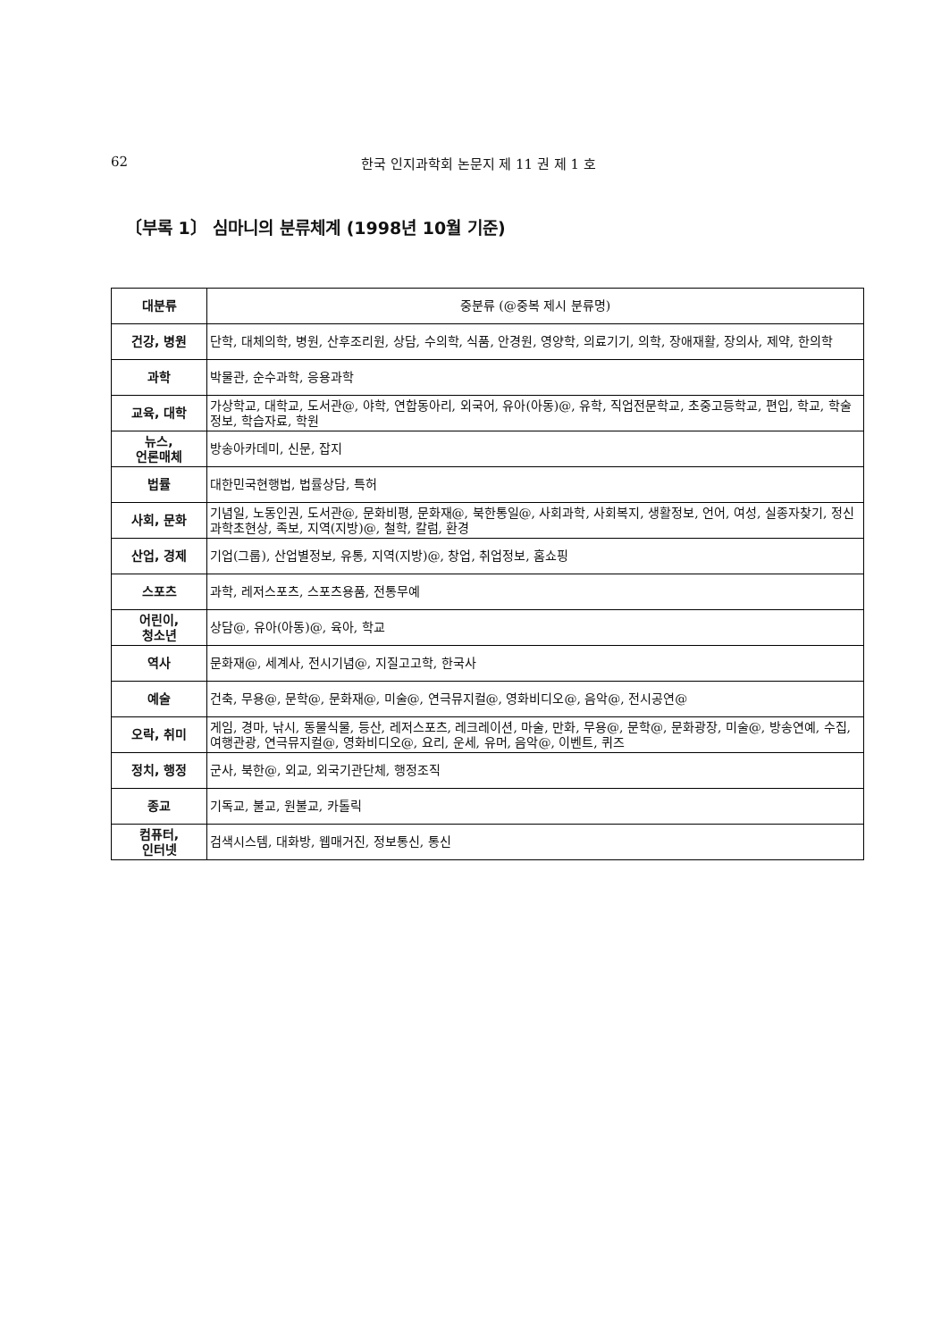62 한국 인지과학회 논문지 제 11 권 제 1 호
〔부록 1〕 심마니의 분류체계 (1998년 10월 기준)
| 대분류 | 중분류 (@중복 제시 분류명) |
| --- | --- |
| 건강, 병원 | 단학, 대체의학, 병원, 산후조리원, 상담, 수의학, 식품, 안경원, 영양학, 의료기기, 의학, 장애재활, 장의사, 제약, 한의학 |
| 과학 | 박물관, 순수과학, 응용과학 |
| 교육, 대학 | 가상학교, 대학교, 도서관@, 야학, 연합동아리, 외국어, 유아(아동)@, 유학, 직업전문학교, 초중고등학교, 편입, 학교, 학술정보, 학습자료, 학원 |
| 뉴스, 언론매체 | 방송아카데미, 신문, 잡지 |
| 법률 | 대한민국현행법, 법률상담, 특허 |
| 사회, 문화 | 기념일, 노동인권, 도서관@, 문화비평, 문화재@, 북한통일@, 사회과학, 사회복지, 생활정보, 언어, 여성, 실종자찾기, 정신과학초현상, 족보, 지역(지방)@, 철학, 칼럼, 환경 |
| 산업, 경제 | 기업(그룹), 산업별정보, 유통, 지역(지방)@, 창업, 취업정보, 홈쇼핑 |
| 스포츠 | 과학, 레저스포츠, 스포츠용품, 전통무예 |
| 어린이, 청소년 | 상담@, 유아(아동)@, 육아, 학교 |
| 역사 | 문화재@, 세계사, 전시기념@, 지질고고학, 한국사 |
| 예술 | 건축, 무용@, 문학@, 문화재@, 미술@, 연극뮤지컬@, 영화비디오@, 음악@, 전시공연@ |
| 오락, 취미 | 게임, 경마, 낚시, 동물식물, 등산, 레저스포츠, 레크레이션, 마술, 만화, 무용@, 문학@, 문화광장, 미술@, 방송연예, 수집, 여행관광, 연극뮤지컬@, 영화비디오@, 요리, 운세, 유머, 음악@, 이벤트, 퀴즈 |
| 정치, 행정 | 군사, 북한@, 외교, 외국기관단체, 행정조직 |
| 종교 | 기독교, 불교, 원불교, 카톨릭 |
| 컴퓨터, 인터넷 | 검색시스템, 대화방, 웹매거진, 정보통신, 통신 |